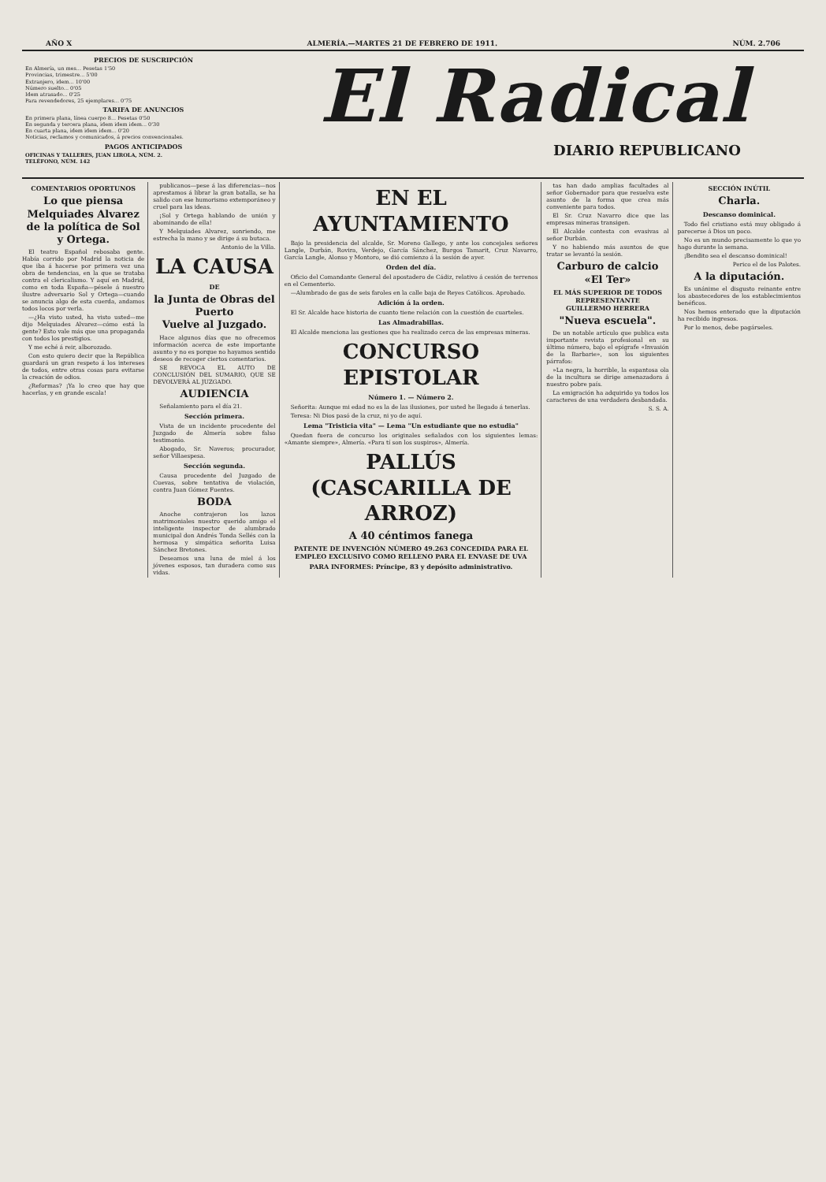AÑO X ALMERÍA.—MARTES 21 DE FEBRERO DE 1911. NÚM. 2.706
PRECIOS DE SUSCRIPCIÓN
En Almería, un mes... Pesetas 1'50
Provincias, trimestre... 5'00
Extranjero, idem... 10'00
Número suelto... 0'05
Idem atrasado... 0'25
Para revendedores, 25 ejemplares... 0'75
TARIFA DE ANUNCIOS
En primera plana, línea cuerpo 8... Pesetas 0'50
En segunda y tercera plana, idem idem idem... 0'30
En cuarta plana, idem idem idem... 0'20
Noticias, reclamos y comunicados, á precios convencionales.
PAGOS ANTICIPADOS
OFICINAS Y TALLERES, JUAN LIROLA, NÚM. 2.
TELÉFONO, NÚM. 142
El Radical
DIARIO REPUBLICANO
COMENTARIOS OPORTUNOS
Lo que piensa Melquiades Alvarez de la política de Sol y Ortega.
El teatro Español rebosaba gente. Había corrido por Madrid la noticia de que iba á hacerse por primera vez una obra de tendencias, en la que se trataba contra el clericalismo. Y aquí en Madrid, como en toda España—pésele á nuestro ilustre adversario Sol y Ortega—cuando se anuncia algo de esta cuerda, andamos todos locos por verla.
—¿Ha visto usted, ha visto usted—me dijo Melquiades Alvarez—cómo está la gente? Esto vale más que una propaganda con todos los prestigios.
Y me eché á reir, alborozado.
Con esto quiero decir que la República guardará un gran respeto á los intereses de todos, entre otras cosas para evitarse la creación de odios.
¿Reformas? ¡Ya lo creo que hay que hacerlas, y en grande escala!
publicanos—pese á las diferencias—nos aprestamos á librar la gran batalla, se ha salido con ese humorismo extemporáneo y cruel para las ideas.
¡Sol y Ortega hablando de unión y abominando de ella!
Y Melquiades Alvarez, sonriendo, me estrecha la mano y se dirige á su butaca.
Antonio de la Villa.
LA CAUSA
DE
la Junta de Obras del Puerto
Vuelve al Juzgado.
Hace algunos días que no ofrecemos información acerca de este importante asunto y no es porque no hayamos sentido deseos de recoger ciertos comentarios.
SE REVOCA EL AUTO DE CONCLUSIÓN DEL SUMARIO, QUE SE DEVOLVERÁ AL JUZGADO.
AUDIENCIA
Señalamiento para el día 21.
Sección primera.
Vista de un incidente procedente del Juzgado de Almería sobre falso testimonio.
Abogado, Sr. Naveros; procurador, señor Villaespesa.
Sección segunda.
Causa procedente del Juzgado de Cuevas, sobre tentativa de violación, contra Juan Gómez Fuentes.
BODA
Anoche contrajeron los lazos matrimoniales nuestro querido amigo el inteligente inspector de alumbrado municipal don Andrés Tonda Sellés con la hermosa y simpática señorita Luisa Sánchez Bretones.
Deseamos una luna de miel á los jóvenes esposos, tan duradera como sus vidas.
EN EL AYUNTAMIENTO
Bajo la presidencia del alcalde, Sr. Moreno Gallego, y ante los concejales señores Langle, Durbán, Rovira, Verdejo, García Sánchez, Burgos Tamarit, Cruz Navarro, García Langle, Alonso y Montoro, se dió comienzo á la sesión de ayer.
Orden del día.
Oficio del Comandante General del apostadero de Cádiz, relativo á cesión de terrenos en el Cementerio.
—Alumbrado de gas de seis faroles en la calle baja de Reyes Católicos. Aprobado.
Adición á la orden.
El Sr. Alcalde hace historia de cuanto tiene relación con la cuestión de cuarteles.
Las Almadrabillas.
El Alcalde menciona las gestiones que ha realizado cerca de las empresas mineras.
CONCURSO EPISTOLAR
Número 1. — Número 2.
Señorita: Aunque mi edad no es la de las ilusiones, por usted he llegado á tenerlas.
Teresa: Ni Dios pasó de la cruz, ni yo de aquí.
Lema "Tristicia vita" — Lema "Un estudiante que no estudia"
Quedan fuera de concurso los originales señalados con los siguientes lemas: «Amante siempre», Almería. «Para tí son los suspiros», Almería.
PALLÚS (CASCARILLA DE ARROZ)
A 40 céntimos fanega
PATENTE DE INVENCIÓN NÚMERO 49.263 CONCEDIDA PARA EL EMPLEO EXCLUSIVO COMO RELLENO PARA EL ENVASE DE UVA
PARA INFORMES: Príncipe, 83 y depósito administrativo.
tas han dado amplias facultades al señor Gobernador para que resuelva este asunto de la forma que crea más conveniente para todos.
El Sr. Cruz Navarro dice que las empresas mineras transigen.
El Alcalde contesta con evasivas al señor Durbán.
Y no habiendo más asuntos de que tratar se levantó la sesión.
Carburo de calcio «El Ter»
EL MÁS SUPERIOR DE TODOS
REPRESENTANTE
GUILLERMO HERRERA
"Nueva escuela".
De un notable artículo que publica esta importante revista profesional en su último número, bajo el epígrafe «Invasión de la Barbarie», son los siguientes párrafos:
»La negra, la horrible, la espantosa ola de la incultura se dirige amenazadora á nuestro pobre país.
La emigración ha adquirido ya todos los caracteres de una verdadera desbandada.
S. S. A.
SECCIÓN INÚTIL
Charla.
Descanso dominical.
Todo fiel cristiano está muy obligado á parecerse á Dios un poco.
No es un mundo precisamente lo que yo hago durante la semana.
¡Bendito sea el descanso dominical!
Perico el de los Palotes.
A la diputación.
Es unánime el disgusto reinante entre los abastecedores de los establecimientos benéficos.
Nos hemos enterado que la diputación ha recibido ingresos.
Por lo menos, debe pagárseles.